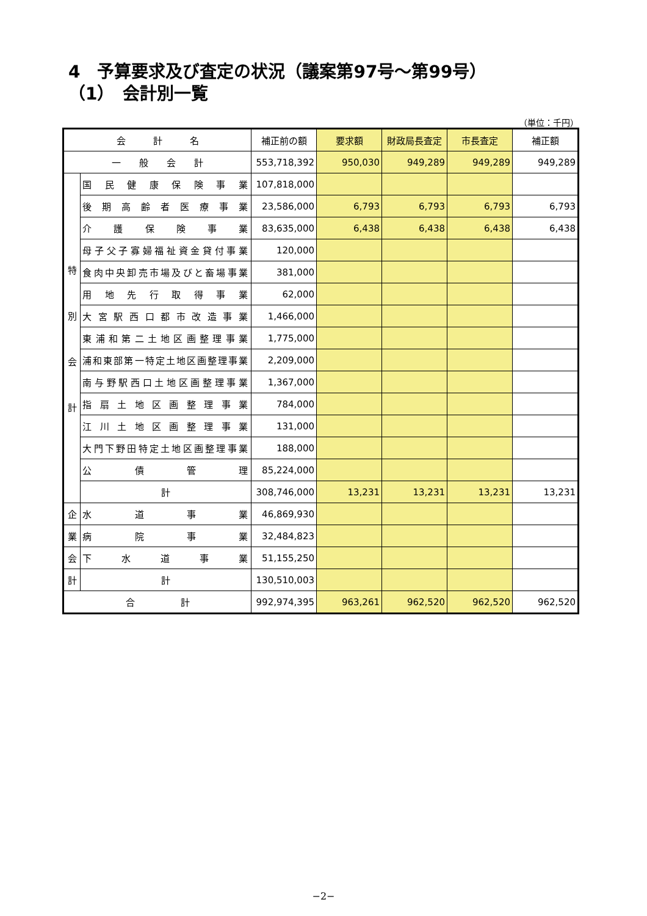4　予算要求及び査定の状況（議案第97号～第99号）
（1）　会計別一覧
（単位：千円）
| 会 計 名 | | 補正前の額 | 要求額 | 財政局長査定 | 市長査定 | 補正額 |
| --- | --- | --- | --- | --- | --- | --- |
| 一 般 会 計 | | 553,718,392 | 950,030 | 949,289 | 949,289 | 949,289 |
| 特 別 会 計 | 国民健康保険事業 | 107,818,000 | | | | |
| | 後期高齢者医療事業 | 23,586,000 | 6,793 | 6,793 | 6,793 | 6,793 |
| | 介護保険事業 | 83,635,000 | 6,438 | 6,438 | 6,438 | 6,438 |
| | 母子父子寡婦福祉資金貸付事業 | 120,000 | | | | |
| | 食肉中央卸売市場及びと畜場事業 | 381,000 | | | | |
| | 用地先行取得事業 | 62,000 | | | | |
| | 大宮駅西口都市改造事業 | 1,466,000 | | | | |
| | 東浦和第二土地区画整理事業 | 1,775,000 | | | | |
| | 浦和東部第一特定土地区画整理事業 | 2,209,000 | | | | |
| | 南与野駅西口土地区画整理事業 | 1,367,000 | | | | |
| | 指扇土地区画整理事業 | 784,000 | | | | |
| | 江川土地区画整理事業 | 131,000 | | | | |
| | 大門下野田特定土地区画整理事業 | 188,000 | | | | |
| | 公債管理 | 85,224,000 | | | | |
| | 計 | 308,746,000 | 13,231 | 13,231 | 13,231 | 13,231 |
| 企 | 水道事業 | 46,869,930 | | | | |
| 業 | 病院事業 | 32,484,823 | | | | |
| 会 | 下水道事業 | 51,155,250 | | | | |
| 計 | 計 | 130,510,003 | | | | |
| 合 計 | | 992,974,395 | 963,261 | 962,520 | 962,520 | 962,520 |
−2−